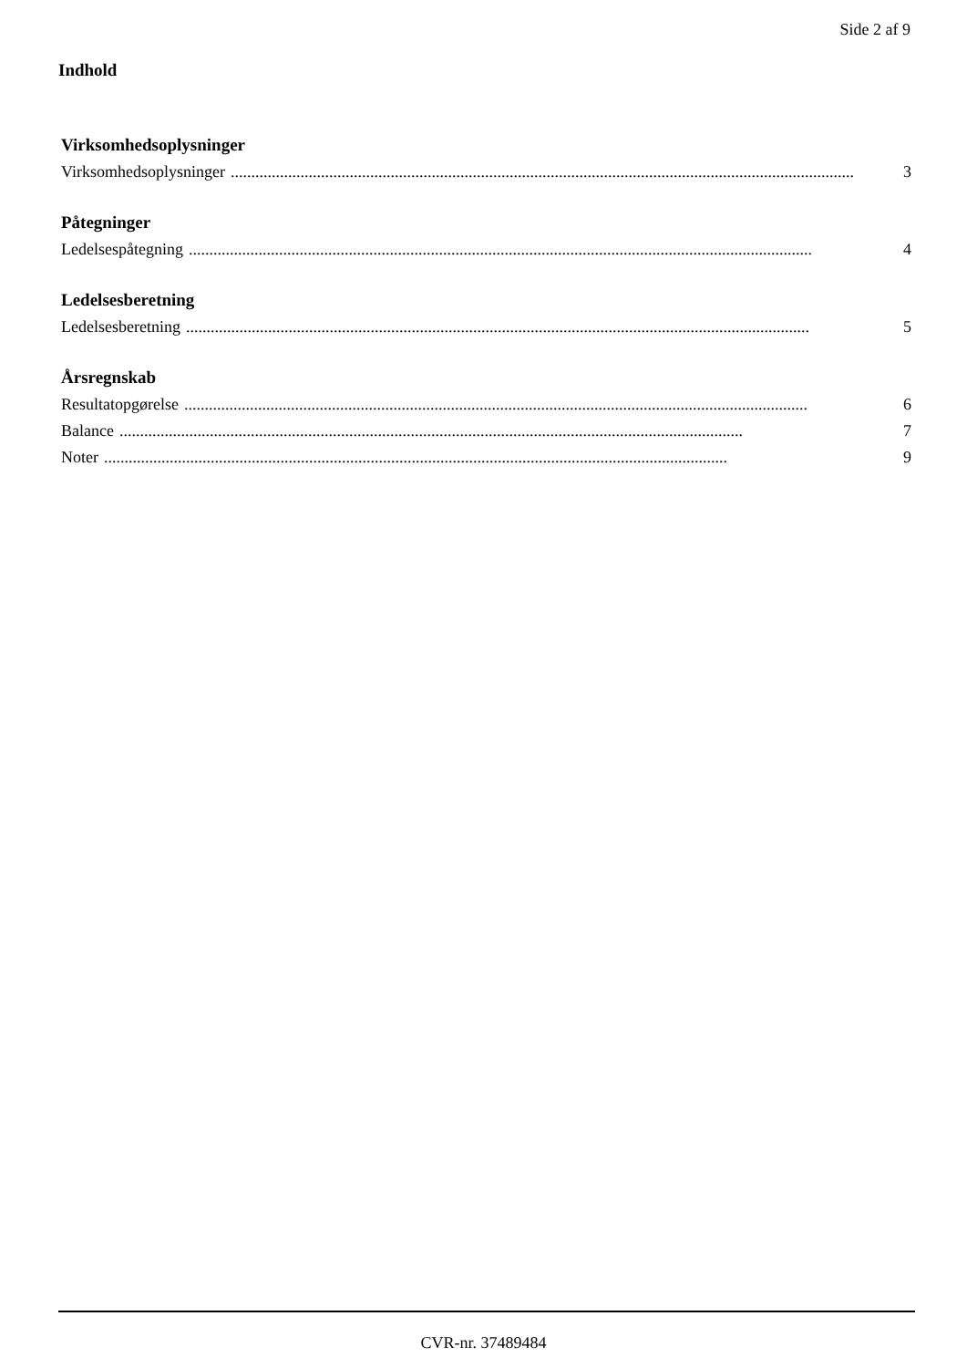Side 2 af 9
Indhold
Virksomhedsoplysninger
Virksomhedsoplysninger........................................................................................................................................................ 3
Påtegninger
Ledelsespåtegning........................................................................................................................................................ 4
Ledelsesberetning
Ledelsesberetning........................................................................................................................................................ 5
Årsregnskab
Resultatopgørelse........................................................................................................................................................ 6
Balance........................................................................................................................................................ 7
Noter........................................................................................................................................................ 9
CVR-nr. 37489484